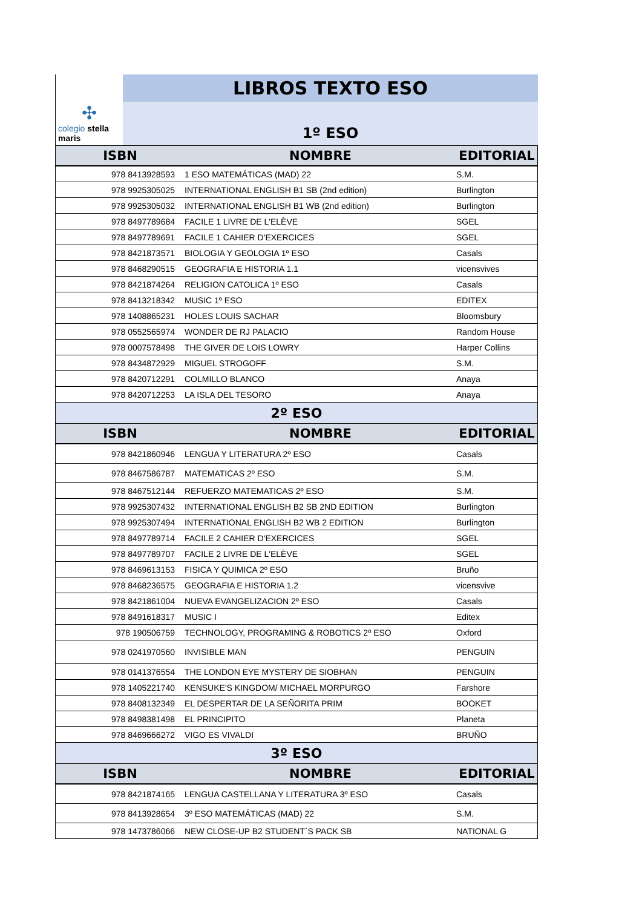✣
colegio stella maris
LIBROS TEXTO ESO
1º ESO
| ISBN | NOMBRE | EDITORIAL |
| --- | --- | --- |
| 978 8413928593 | 1 ESO MATEMÁTICAS (MAD) 22 | S.M. |
| 978 9925305025 | INTERNATIONAL ENGLISH B1 SB (2nd edition) | Burlington |
| 978 9925305032 | INTERNATIONAL ENGLISH B1 WB (2nd edition) | Burlington |
| 978 8497789684 | FACILE 1 LIVRE DE L'ELÈVE | SGEL |
| 978 8497789691 | FACILE 1 CAHIER D'EXERCICES | SGEL |
| 978 8421873571 | BIOLOGIA Y GEOLOGIA 1º ESO | Casals |
| 978 8468290515 | GEOGRAFIA E HISTORIA 1.1 | vicensvives |
| 978 8421874264 | RELIGION CATOLICA 1º ESO | Casals |
| 978 8413218342 | MUSIC 1º ESO | EDITEX |
| 978 1408865231 | HOLES LOUIS SACHAR | Bloomsbury |
| 978 0552565974 | WONDER DE RJ PALACIO | Random House |
| 978 0007578498 | THE GIVER DE LOIS LOWRY | Harper Collins |
| 978 8434872929 | MIGUEL STROGOFF | S.M. |
| 978 8420712291 | COLMILLO BLANCO | Anaya |
| 978 8420712253 | LA ISLA DEL TESORO | Anaya |
| 2º ESO | | |
| ISBN | NOMBRE | EDITORIAL |
| 978 8421860946 | LENGUA Y LITERATURA 2º ESO | Casals |
| 978 8467586787 | MATEMATICAS 2º ESO | S.M. |
| 978 8467512144 | REFUERZO MATEMATICAS 2º ESO | S.M. |
| 978 9925307432 | INTERNATIONAL ENGLISH B2 SB 2ND EDITION | Burlington |
| 978 9925307494 | INTERNATIONAL ENGLISH B2 WB 2 EDITION | Burlington |
| 978 8497789714 | FACILE 2 CAHIER D'EXERCICES | SGEL |
| 978 8497789707 | FACILE 2 LIVRE DE L'ELÈVE | SGEL |
| 978 8469613153 | FISICA Y QUIMICA 2º ESO | Bruño |
| 978 8468236575 | GEOGRAFIA E HISTORIA 1.2 | vicensvive |
| 978 8421861004 | NUEVA EVANGELIZACION 2º ESO | Casals |
| 978 8491618317 | MUSIC I | Editex |
| 978 190506759 | TECHNOLOGY, PROGRAMING & ROBOTICS 2º ESO | Oxford |
| 978 0241970560 | INVISIBLE MAN | PENGUIN |
| 978 0141376554 | THE LONDON EYE MYSTERY DE SIOBHAN | PENGUIN |
| 978 1405221740 | KENSUKE'S KINGDOM/ MICHAEL MORPURGO | Farshore |
| 978 8408132349 | EL DESPERTAR DE LA SEÑORITA PRIM | BOOKET |
| 978 8498381498 | EL PRINCIPITO | Planeta |
| 978 8469666272 | VIGO ES VIVALDI | BRUÑO |
| 3º ESO | | |
| ISBN | NOMBRE | EDITORIAL |
| 978 8421874165 | LENGUA CASTELLANA Y LITERATURA 3º ESO | Casals |
| 978 8413928654 | 3º ESO MATEMÁTICAS (MAD) 22 | S.M. |
| 978 1473786066 | NEW CLOSE-UP B2 STUDENT´S PACK SB | NATIONAL G |